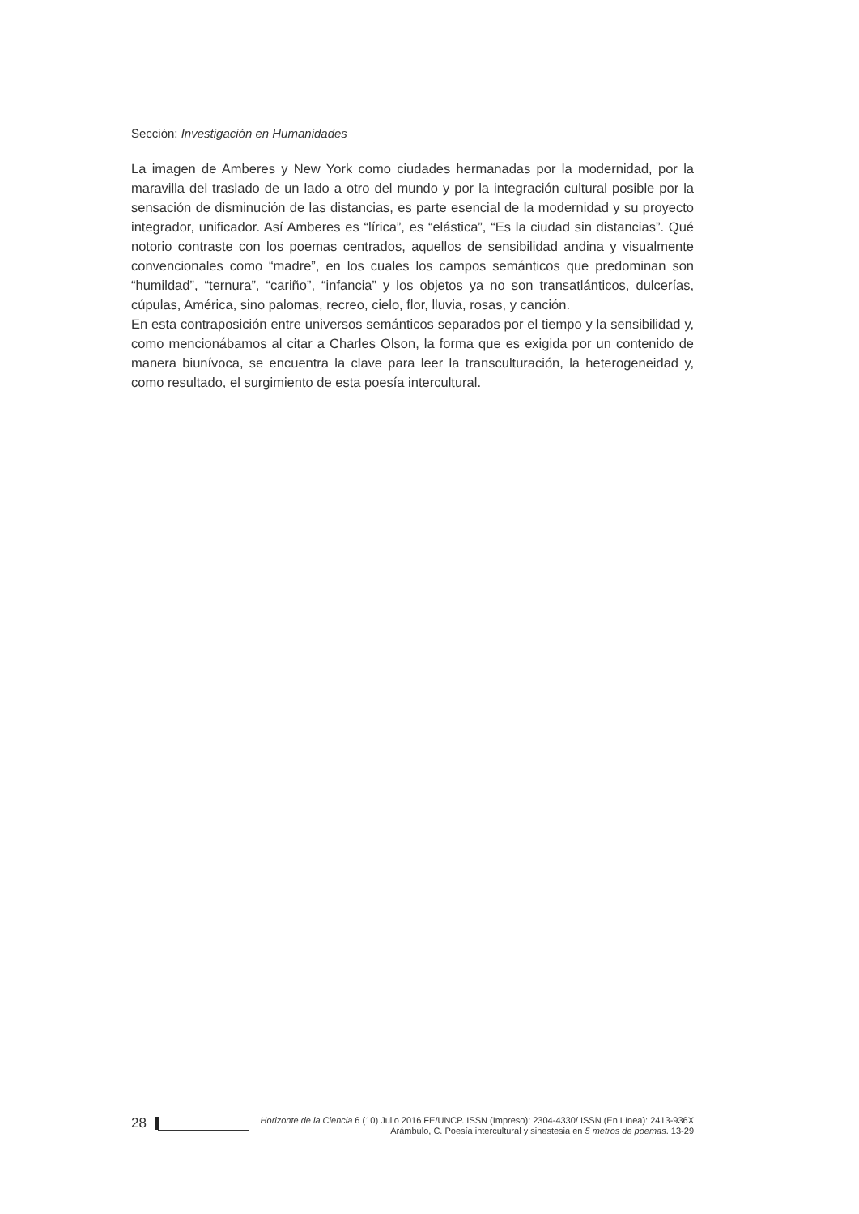Sección: Investigación en Humanidades
La imagen de Amberes y New York como ciudades hermanadas por la modernidad, por la maravilla del traslado de un lado a otro del mundo y por la integración cultural posible por la sensación de disminución de las distancias, es parte esencial de la modernidad y su proyecto integrador, unificador. Así Amberes es “lírica”, es “elástica”, “Es la ciudad sin distancias”. Qué notorio contraste con los poemas centrados, aquellos de sensibilidad andina y visualmente convencionales como “madre”, en los cuales los campos semánticos que predominan son “humildad”, “ternura”, “cariño”, “infancia” y los objetos ya no son transatlánticos, dulcerías, cúpulas, América, sino palomas, recreo, cielo, flor, lluvia, rosas, y canción.
En esta contraposición entre universos semánticos separados por el tiempo y la sensibilidad y, como mencionábamos al citar a Charles Olson, la forma que es exigida por un contenido de manera biunívoca, se encuentra la clave para leer la transculturación, la heterogeneidad y, como resultado, el surgimiento de esta poesía intercultural.
28
Horizonte de la Ciencia 6 (10) Julio 2016 FE/UNCP. ISSN (Impreso): 2304-4330/ ISSN (En Línea): 2413-936X
Arámbulo, C. Poesía intercultural y sinestesia en 5 metros de poemas. 13-29